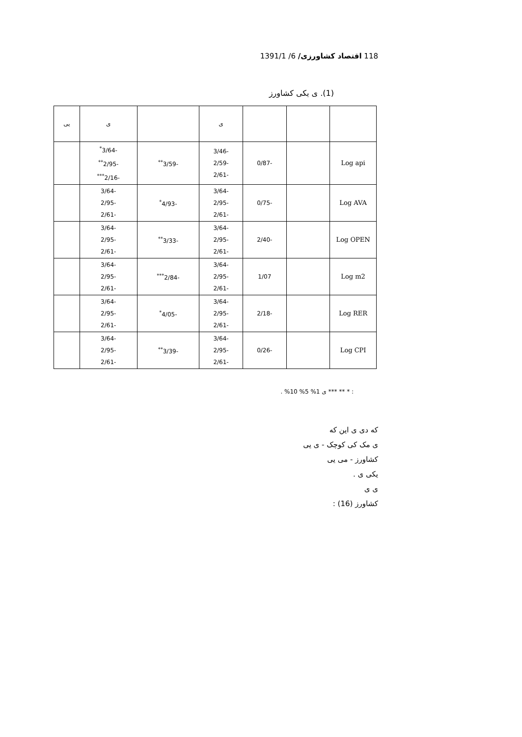118 اقتصاد کشاورزی/ 6/ 1391/1
(1). ی یکی کشاورز
| | | | ی | | ی | یی |
| --- | --- | --- | --- | --- | --- | --- |
| Log api | | -0/87 | -3/46 -2/59 -2/61 | -3/59<sup>**</sup> | -3/64<sup>*</sup> -2/95<sup>**</sup> -2/16<sup>***</sup> | |
| Log AVA | | -0/75 | -3/64 -2/95 -2/61 | -4/93<sup>*</sup> | -3/64 -2/95 -2/61 | |
| Log OPEN | | -2/40 | -3/64 -2/95 -2/61 | -3/33<sup>**</sup> | -3/64 -2/95 -2/61 | |
| Log m2 | | 1/07 | -3/64 -2/95 -2/61 | -2/84<sup>***</sup> | -3/64 -2/95 -2/61 | |
| Log RER | | -2/18 | -3/64 -2/95 -2/61 | -4/05<sup>*</sup> | -3/64 -2/95 -2/61 | |
| Log CPI | | -0/26 | -3/64 -2/95 -2/61 | -3/39<sup>**</sup> | -3/64 -2/95 -2/61 | |
: * ** *** ی 1% 5% 10% .
که دی ی این که
ی مک کی کوچک - ی یی
کشاورز - می یی
یکی ی .
ی ی
کشاورز (16) :